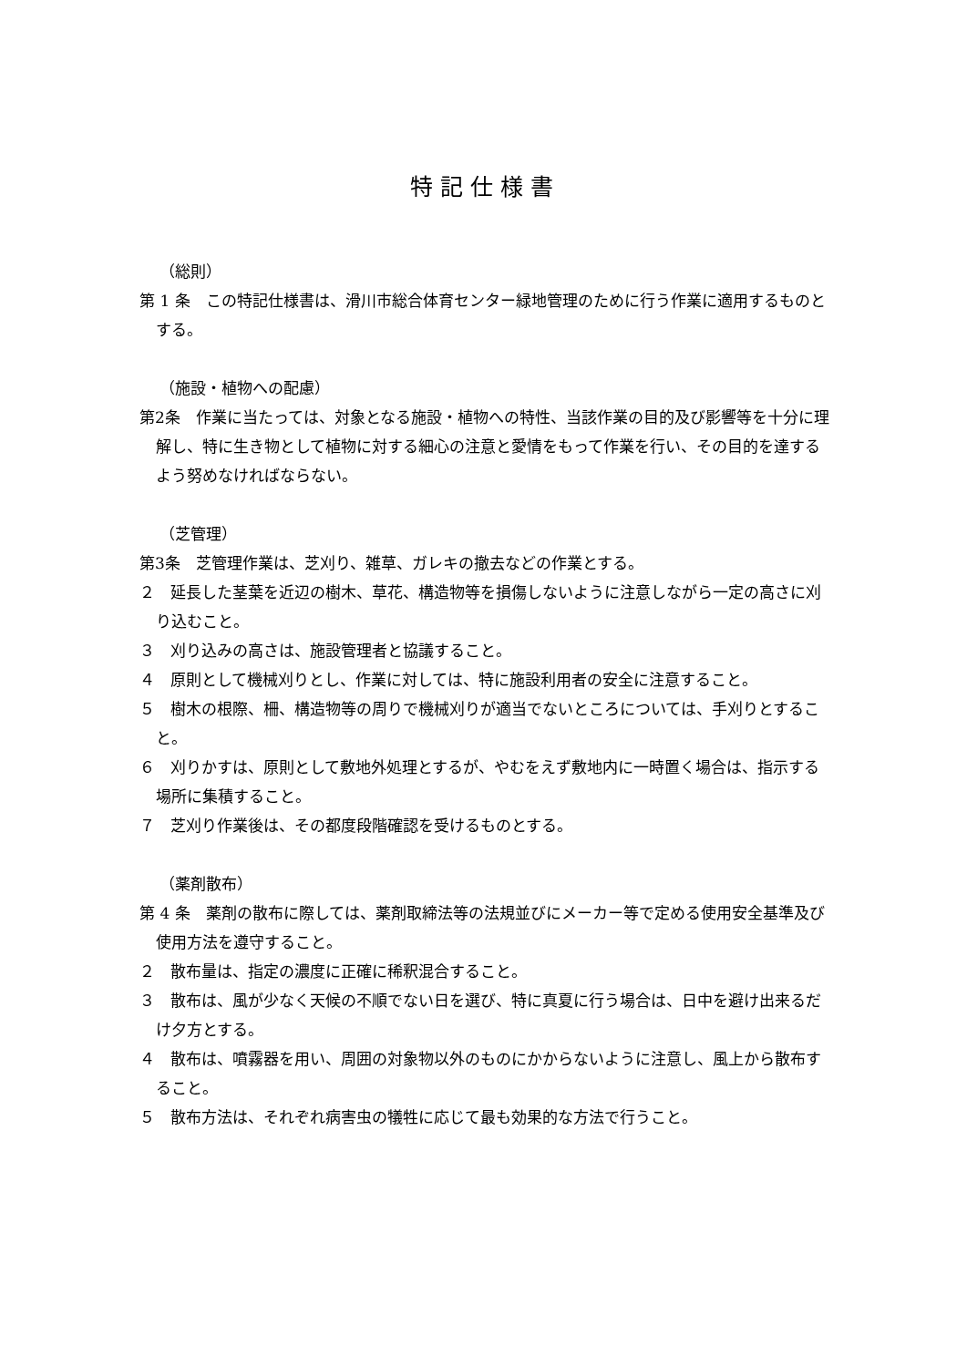特記仕様書
（総則）
第 1 条　この特記仕様書は、滑川市総合体育センター緑地管理のために行う作業に適用するものとする。
（施設・植物への配慮）
第2条　作業に当たっては、対象となる施設・植物への特性、当該作業の目的及び影響等を十分に理解し、特に生き物として植物に対する細心の注意と愛情をもって作業を行い、その目的を達するよう努めなければならない。
（芝管理）
第3条　芝管理作業は、芝刈り、雑草、ガレキの撤去などの作業とする。
２　延長した茎葉を近辺の樹木、草花、構造物等を損傷しないように注意しながら一定の高さに刈り込むこと。
３　刈り込みの高さは、施設管理者と協議すること。
４　原則として機械刈りとし、作業に対しては、特に施設利用者の安全に注意すること。
５　樹木の根際、柵、構造物等の周りで機械刈りが適当でないところについては、手刈りとすること。
６　刈りかすは、原則として敷地外処理とするが、やむをえず敷地内に一時置く場合は、指示する場所に集積すること。
７　芝刈り作業後は、その都度段階確認を受けるものとする。
（薬剤散布）
第 4 条　薬剤の散布に際しては、薬剤取締法等の法規並びにメーカー等で定める使用安全基準及び使用方法を遵守すること。
２　散布量は、指定の濃度に正確に稀釈混合すること。
３　散布は、風が少なく天候の不順でない日を選び、特に真夏に行う場合は、日中を避け出来るだけ夕方とする。
４　散布は、噴霧器を用い、周囲の対象物以外のものにかからないように注意し、風上から散布すること。
５　散布方法は、それぞれ病害虫の犠牲に応じて最も効果的な方法で行うこと。